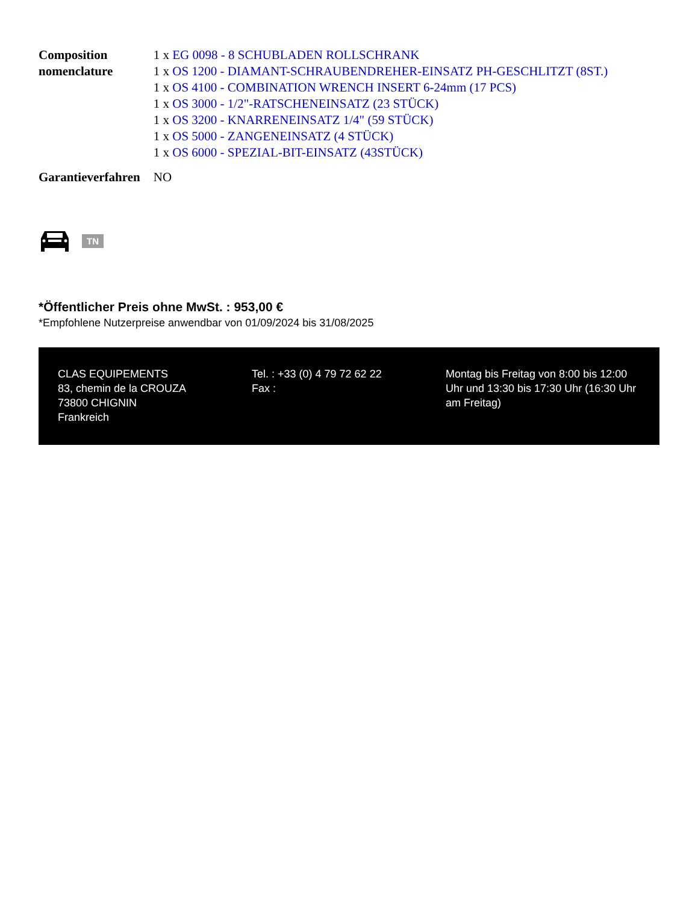| Composition nomenclature | 1 x EG 0098 - 8 SCHUBLADEN ROLLSCHRANK 1 x OS 1200 - DIAMANT-SCHRAUBENDREHER-EINSATZ PH-GESCHLITZT (8ST.) 1 x OS 4100 - COMBINATION WRENCH INSERT 6-24mm (17 PCS) 1 x OS 3000 - 1/2"-RATSCHENEINSATZ (23 STÜCK) 1 x OS 3200 - KNARRENEINSATZ 1/4" (59 STÜCK) 1 x OS 5000 - ZANGENEINSATZ (4 STÜCK) 1 x OS 6000 - SPEZIAL-BIT-EINSATZ (43STÜCK) |
| Garantieverfahren | NO |
TN
*Öffentlicher Preis ohne MwSt. : 953,00 €
*Empfohlene Nutzerpreise anwendbar von 01/09/2024 bis 31/08/2025
CLAS EQUIPEMENTS
83, chemin de la CROUZA
73800 CHIGNIN
Frankreich
Tel. : +33 (0) 4 79 72 62 22
Fax :
Montag bis Freitag von 8:00 bis 12:00 Uhr und 13:30 bis 17:30 Uhr (16:30 Uhr am Freitag)